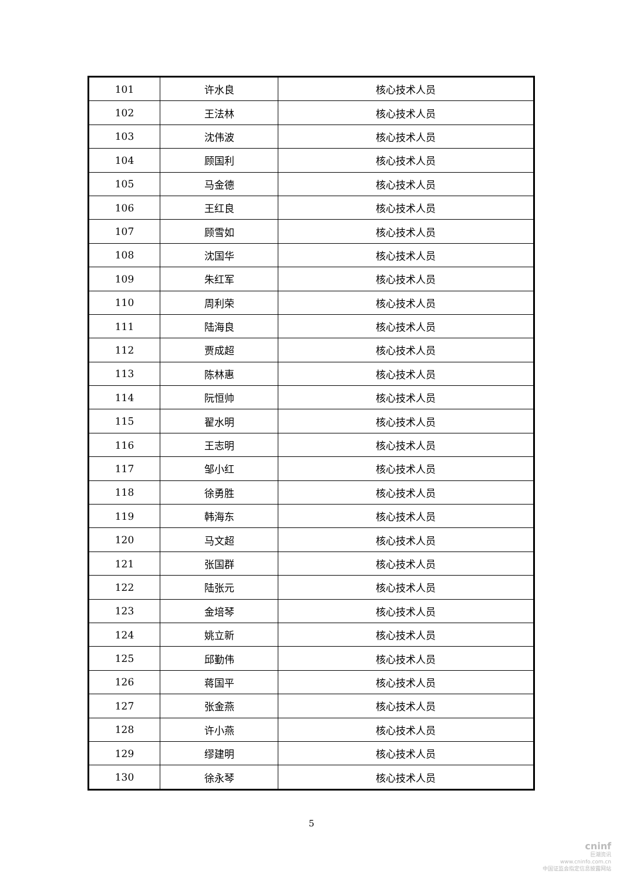| 101 | 许水良 | 核心技术人员 |
| 102 | 王法林 | 核心技术人员 |
| 103 | 沈伟波 | 核心技术人员 |
| 104 | 顾国利 | 核心技术人员 |
| 105 | 马金德 | 核心技术人员 |
| 106 | 王红良 | 核心技术人员 |
| 107 | 顾雪如 | 核心技术人员 |
| 108 | 沈国华 | 核心技术人员 |
| 109 | 朱红军 | 核心技术人员 |
| 110 | 周利荣 | 核心技术人员 |
| 111 | 陆海良 | 核心技术人员 |
| 112 | 贾成超 | 核心技术人员 |
| 113 | 陈林惠 | 核心技术人员 |
| 114 | 阮恒帅 | 核心技术人员 |
| 115 | 翟水明 | 核心技术人员 |
| 116 | 王志明 | 核心技术人员 |
| 117 | 邹小红 | 核心技术人员 |
| 118 | 徐勇胜 | 核心技术人员 |
| 119 | 韩海东 | 核心技术人员 |
| 120 | 马文超 | 核心技术人员 |
| 121 | 张国群 | 核心技术人员 |
| 122 | 陆张元 | 核心技术人员 |
| 123 | 金培琴 | 核心技术人员 |
| 124 | 姚立新 | 核心技术人员 |
| 125 | 邱勤伟 | 核心技术人员 |
| 126 | 蒋国平 | 核心技术人员 |
| 127 | 张金燕 | 核心技术人员 |
| 128 | 许小燕 | 核心技术人员 |
| 129 | 缪建明 | 核心技术人员 |
| 130 | 徐永琴 | 核心技术人员 |
5
cninf
巨潮资讯
www.cninfo.com.cn
中国证监会指定信息披露网站